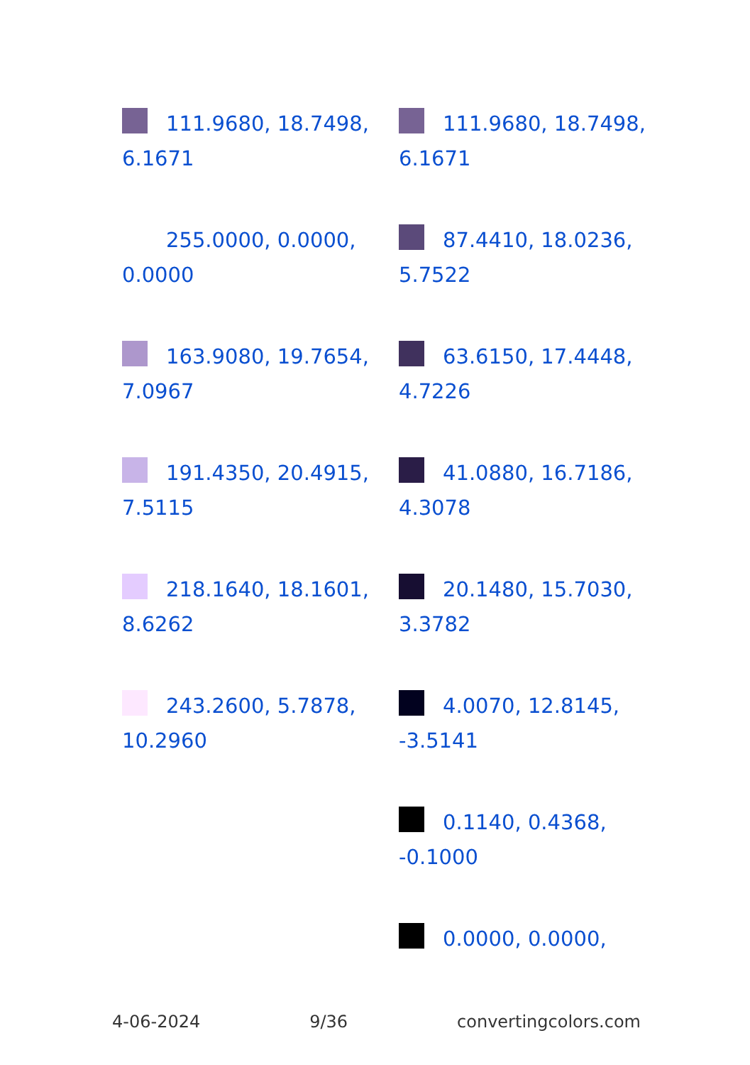111.9680, 18.7498, 6.1671
255.0000, 0.0000, 0.0000
163.9080, 19.7654, 7.0967
191.4350, 20.4915, 7.5115
218.1640, 18.1601, 8.6262
243.2600, 5.7878, 10.2960
111.9680, 18.7498, 6.1671
87.4410, 18.0236, 5.7522
63.6150, 17.4448, 4.7226
41.0880, 16.7186, 4.3078
20.1480, 15.7030, 3.3782
4.0070, 12.8145, -3.5141
0.1140, 0.4368, -0.1000
0.0000, 0.0000,
4-06-2024 9/36 convertingcolors.com